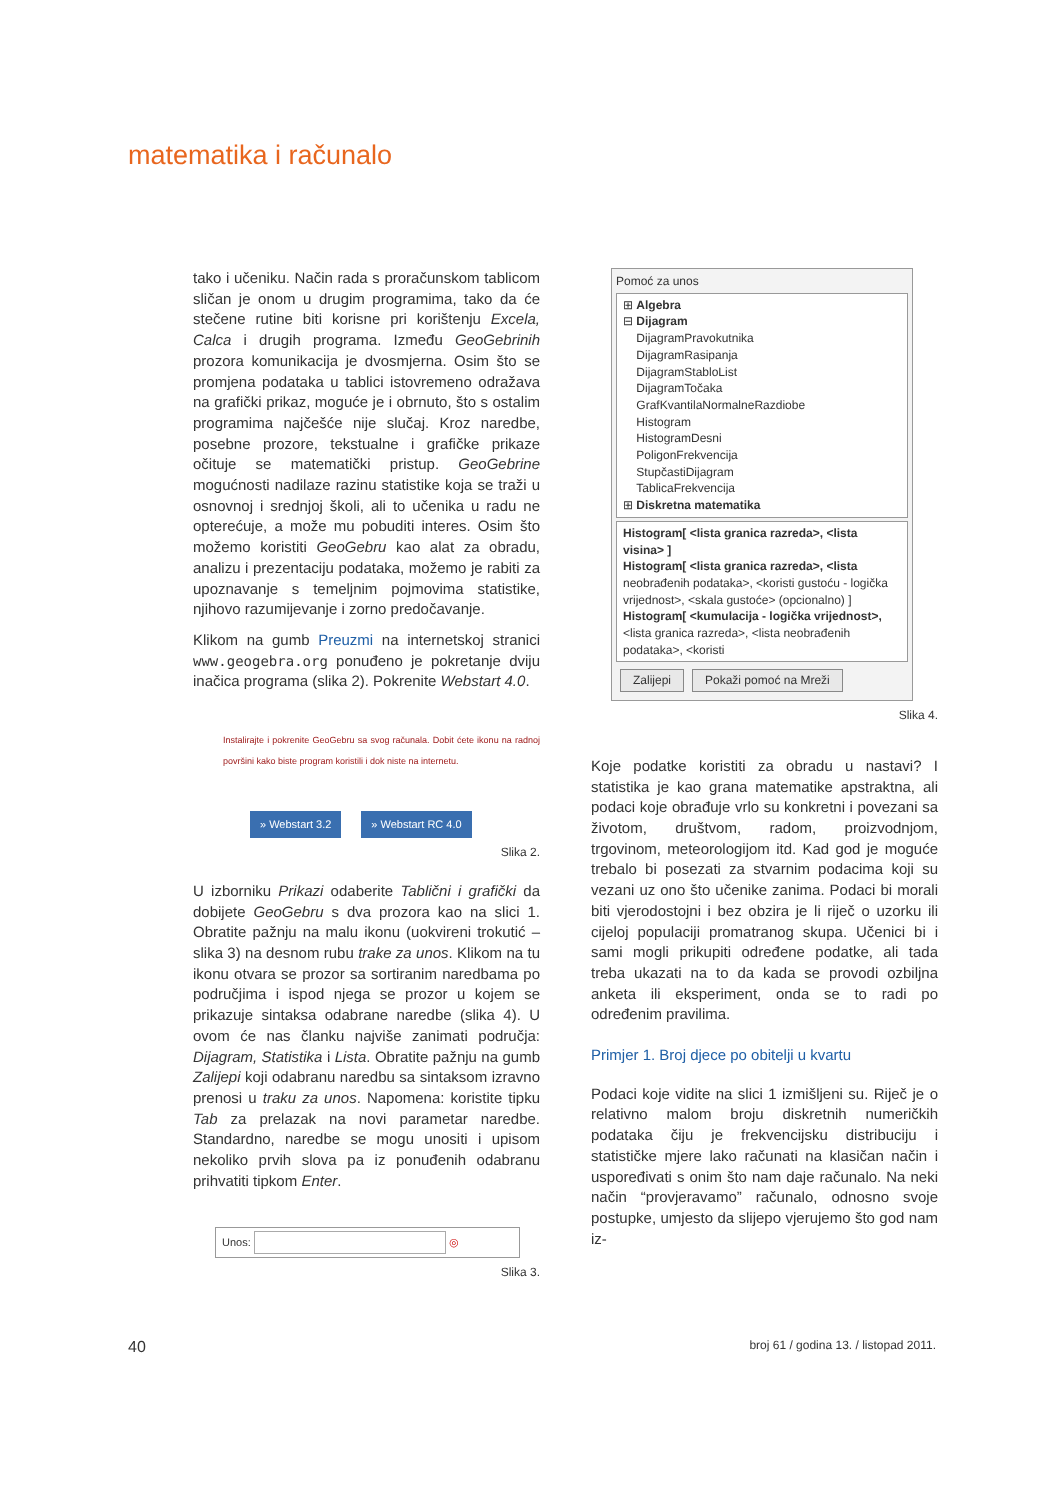matematika i računalo
tako i učeniku. Način rada s proračunskom tablicom sličan je onom u drugim programima, tako da će stečene rutine biti korisne pri korištenju Excela, Calca i drugih programa. Između GeoGebrinih prozora komunikacija je dvosmjerna. Osim što se promjena podataka u tablici istovremeno odražava na grafički prikaz, moguće je i obrnuto, što s ostalim programima najčešće nije slučaj. Kroz naredbe, posebne prozore, tekstualne i grafičke prikaze očituje se matematički pristup. GeoGebrine mogućnosti nadilaze razinu statistike koja se traži u osnovnoj i srednjoj školi, ali to učenika u radu ne opterećuje, a može mu pobuditi interes. Osim što možemo koristiti GeoGebru kao alat za obradu, analizu i prezentaciju podataka, možemo je rabiti za upoznavanje s temeljnim pojmovima statistike, njihovo razumijevanje i zorno predočavanje.
Klikom na gumb Preuzmi na internetskoj stranici www.geogebra.org ponuđeno je pokretanje dviju inačica programa (slika 2). Pokrenite Webstart 4.0.
Instalirajte i pokrenite GeoGebru sa svog računala. Dobit ćete ikonu na radnoj površini kako biste program koristili i dok niste na internetu.
» Webstart 3.2 » Webstart RC 4.0
Slika 2.
U izborniku Prikazi odaberite Tablični i grafički da dobijete GeoGebru s dva prozora kao na slici 1. Obratite pažnju na malu ikonu (uokvireni trokutić – slika 3) na desnom rubu trake za unos. Klikom na tu ikonu otvara se prozor sa sortiranim naredbama po područjima i ispod njega se prozor u kojem se prikazuje sintaksa odabrane naredbe (slika 4). U ovom će nas članku najviše zanimati područja: Dijagram, Statistika i Lista. Obratite pažnju na gumb Zalijepi koji odabranu naredbu sa sintaksom izravno prenosi u traku za unos. Napomena: koristite tipku Tab za prelazak na novi parametar naredbe. Standardno, naredbe se mogu unositi i upisom nekoliko prvih slova pa iz ponuđenih odabranu prihvatiti tipkom Enter.
Unos: ◎
Slika 3.
Pomoć za unos
⊞ Algebra
⊟ Dijagram
DijagramPravokutnika
DijagramRasipanja
DijagramStabloList
DijagramTočaka
GrafKvantilaNormalneRazdiobe
Histogram
HistogramDesni
PoligonFrekvencija
StupčastiDijagram
TablicaFrekvencija
⊞ Diskretna matematika
Histogram[ <lista granica razreda>, <lista visina> ]
Histogram[ <lista granica razreda>, <lista neobrađenih podataka>, <koristi gustoću - logička vrijednost>, <skala gustoće> (opcionalno) ]
Histogram[ <kumulacija - logička vrijednost>, <lista granica razreda>, <lista neobrađenih podataka>, <koristi
Zalijepi Pokaži pomoć na Mreži
Slika 4.
Koje podatke koristiti za obradu u nastavi? I statistika je kao grana matematike apstraktna, ali podaci koje obrađuje vrlo su konkretni i povezani sa životom, društvom, radom, proizvodnjom, trgovinom, meteorologijom itd. Kad god je moguće trebalo bi posezati za stvarnim podacima koji su vezani uz ono što učenike zanima. Podaci bi morali biti vjerodostojni i bez obzira je li riječ o uzorku ili cijeloj populaciji promatranog skupa. Učenici bi i sami mogli prikupiti određene podatke, ali tada treba ukazati na to da kada se provodi ozbiljna anketa ili eksperiment, onda se to radi po određenim pravilima.
Primjer 1. Broj djece po obitelji u kvartu
Podaci koje vidite na slici 1 izmišljeni su. Riječ je o relativno malom broju diskretnih numeričkih podataka čiju je frekvencijsku distribuciju i statističke mjere lako računati na klasičan način i uspoređivati s onim što nam daje računalo. Na neki način “provjeravamo” računalo, odnosno svoje postupke, umjesto da slijepo vjerujemo što god nam iz-
40 broj 61 / godina 13. / listopad 2011.